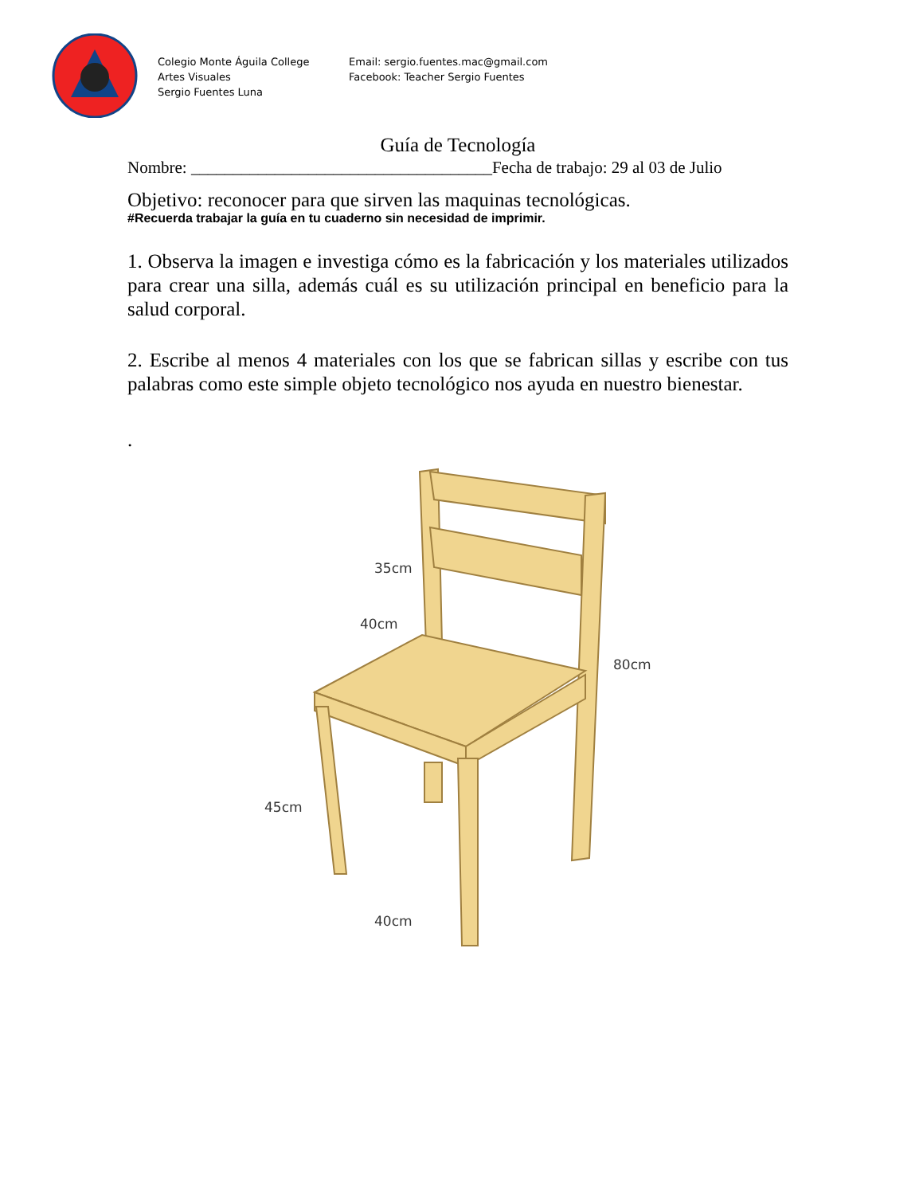Colegio Monte Águila College
Artes Visuales
Sergio Fuentes Luna
Email: sergio.fuentes.mac@gmail.com
Facebook: Teacher Sergio Fuentes
Guía de Tecnología
Nombre: ____________________________________Fecha de trabajo: 29 al 03 de Julio
Objetivo: reconocer para que sirven las maquinas tecnológicas.
#Recuerda trabajar la guía en tu cuaderno sin necesidad de imprimir.
1. Observa la imagen e investiga cómo es la fabricación y los materiales utilizados para crear una silla, además cuál es su utilización principal en beneficio para la salud corporal.
2. Escribe al menos 4 materiales con los que se fabrican sillas y escribe con tus palabras como este simple objeto tecnológico nos ayuda en nuestro bienestar.
.
35cm
40cm
80cm
45cm
40cm